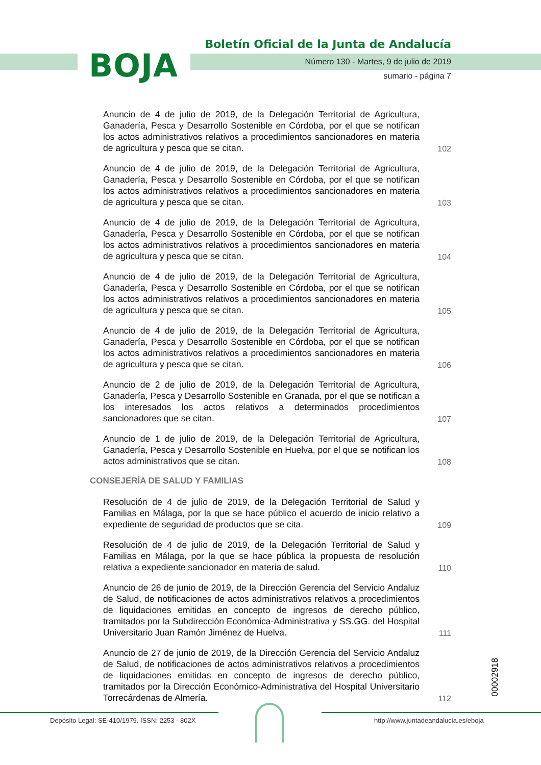BOJA
Boletín Oficial de la Junta de Andalucía
Número 130 - Martes, 9 de julio de 2019
sumario - página 7
Anuncio de 4 de julio de 2019, de la Delegación Territorial de Agricultura, Ganadería, Pesca y Desarrollo Sostenible en Córdoba, por el que se notifican los actos administrativos relativos a procedimientos sancionadores en materia de agricultura y pesca que se citan.
102
Anuncio de 4 de julio de 2019, de la Delegación Territorial de Agricultura, Ganadería, Pesca y Desarrollo Sostenible en Córdoba, por el que se notifican los actos administrativos relativos a procedimientos sancionadores en materia de agricultura y pesca que se citan.
103
Anuncio de 4 de julio de 2019, de la Delegación Territorial de Agricultura, Ganadería, Pesca y Desarrollo Sostenible en Córdoba, por el que se notifican los actos administrativos relativos a procedimientos sancionadores en materia de agricultura y pesca que se citan.
104
Anuncio de 4 de julio de 2019, de la Delegación Territorial de Agricultura, Ganadería, Pesca y Desarrollo Sostenible en Córdoba, por el que se notifican los actos administrativos relativos a procedimientos sancionadores en materia de agricultura y pesca que se citan.
105
Anuncio de 4 de julio de 2019, de la Delegación Territorial de Agricultura, Ganadería, Pesca y Desarrollo Sostenible en Córdoba, por el que se notifican los actos administrativos relativos a procedimientos sancionadores en materia de agricultura y pesca que se citan.
106
Anuncio de 2 de julio de 2019, de la Delegación Territorial de Agricultura, Ganadería, Pesca y Desarrollo Sostenible en Granada, por el que se notifican a los interesados los actos relativos a determinados procedimientos sancionadores que se citan.
107
Anuncio de 1 de julio de 2019, de la Delegación Territorial de Agricultura, Ganadería, Pesca y Desarrollo Sostenible en Huelva, por el que se notifican los actos administrativos que se citan.
108
CONSEJERÍA DE SALUD Y FAMILIAS
Resolución de 4 de julio de 2019, de la Delegación Territorial de Salud y Familias en Málaga, por la que se hace público el acuerdo de inicio relativo a expediente de seguridad de productos que se cita.
109
Resolución de 4 de julio de 2019, de la Delegación Territorial de Salud y Familias en Málaga, por la que se hace pública la propuesta de resolución relativa a expediente sancionador en materia de salud.
110
Anuncio de 26 de junio de 2019, de la Dirección Gerencia del Servicio Andaluz de Salud, de notificaciones de actos administrativos relativos a procedimientos de liquidaciones emitidas en concepto de ingresos de derecho público, tramitados por la Subdirección Económica-Administrativa y SS.GG. del Hospital Universitario Juan Ramón Jiménez de Huelva.
111
Anuncio de 27 de junio de 2019, de la Dirección Gerencia del Servicio Andaluz de Salud, de notificaciones de actos administrativos relativos a procedimientos de liquidaciones emitidas en concepto de ingresos de derecho público, tramitados por la Dirección Económico-Administrativa del Hospital Universitario Torrecárdenas de Almería.
112
00002918
Depósito Legal: SE-410/1979. ISSN: 2253 - 802X
http://www.juntadeandalucia.es/eboja